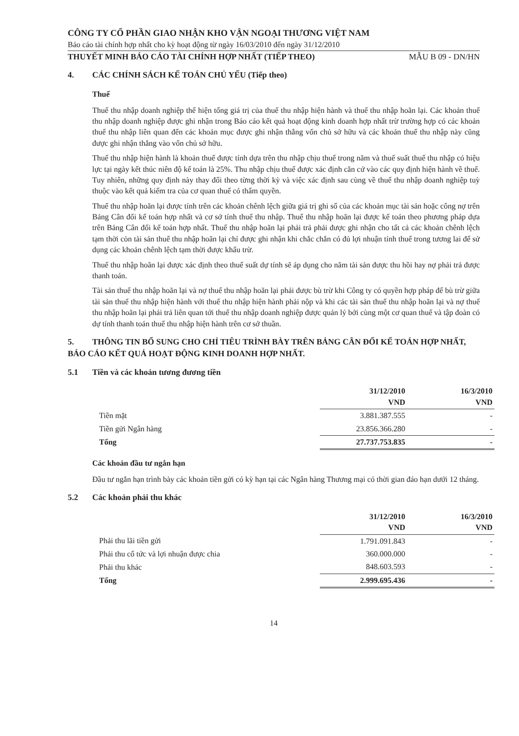CÔNG TY CỔ PHẦN GIAO NHẬN KHO VẬN NGOẠI THƯƠNG VIỆT NAM
Báo cáo tài chính hợp nhất cho kỳ hoạt động từ ngày 16/03/2010 đến ngày 31/12/2010
THUYẾT MINH BÁO CÁO TÀI CHÍNH HỢP NHẤT (TIẾP THEO) MẪU B 09 - DN/HN
4. CÁC CHÍNH SÁCH KẾ TOÁN CHỦ YẾU (Tiếp theo)
Thuế
Thuế thu nhập doanh nghiệp thể hiện tổng giá trị của thuế thu nhập hiện hành và thuế thu nhập hoãn lại. Các khoản thuế thu nhập doanh nghiệp được ghi nhận trong Báo cáo kết quả hoạt động kinh doanh hợp nhất trừ trường hợp có các khoản thuế thu nhập liên quan đến các khoản mục được ghi nhận thẳng vốn chủ sở hữu và các khoản thuế thu nhập này cũng được ghi nhận thẳng vào vốn chủ sở hữu.
Thuế thu nhập hiện hành là khoản thuế được tính dựa trên thu nhập chịu thuế trong năm và thuế suất thuế thu nhập có hiệu lực tại ngày kết thúc niên độ kế toán là 25%. Thu nhập chịu thuế được xác định căn cứ vào các quy định hiện hành về thuế. Tuy nhiên, những quy định này thay đổi theo từng thời kỳ và việc xác định sau cùng về thuế thu nhập doanh nghiệp tuỳ thuộc vào kết quả kiểm tra của cơ quan thuế có thẩm quyền.
Thuế thu nhập hoãn lại được tính trên các khoản chênh lệch giữa giá trị ghi sổ của các khoản mục tài sản hoặc công nợ trên Bảng Cân đối kế toán hợp nhất và cơ sở tính thuế thu nhập. Thuế thu nhập hoãn lại được kế toán theo phương pháp dựa trên Bảng Cân đối kế toán hợp nhất. Thuế thu nhập hoãn lại phải trả phải được ghi nhận cho tất cả các khoản chênh lệch tạm thời còn tài sản thuế thu nhập hoãn lại chỉ được ghi nhận khi chắc chắn có đủ lợi nhuận tính thuế trong tương lai để sử dụng các khoản chênh lệch tạm thời được khấu trừ.
Thuế thu nhập hoãn lại được xác định theo thuế suất dự tính sẽ áp dụng cho năm tài sản được thu hồi hay nợ phải trả được thanh toán.
Tài sản thuế thu nhập hoãn lại và nợ thuế thu nhập hoãn lại phải được bù trừ khi Công ty có quyền hợp pháp để bù trừ giữa tài sản thuế thu nhập hiện hành với thuế thu nhập hiện hành phải nộp và khi các tài sản thuế thu nhập hoãn lại và nợ thuế thu nhập hoãn lại phải trả liên quan tới thuế thu nhập doanh nghiệp được quản lý bởi cùng một cơ quan thuế và tập đoàn có dự tính thanh toán thuế thu nhập hiện hành trên cơ sở thuần.
5. THÔNG TIN BỔ SUNG CHO CHỈ TIÊU TRÌNH BÀY TRÊN BẢNG CÂN ĐỐI KẾ TOÁN HỢP NHẤT, BÁO CÁO KẾT QUẢ HOẠT ĐỘNG KINH DOANH HỢP NHẤT.
5.1 Tiền và các khoản tương đương tiền
| | 31/12/2010 VND | 16/3/2010 VND |
| --- | --- | --- |
| Tiền mặt | 3.881.387.555 | - |
| Tiền gửi Ngân hàng | 23.856.366.280 | - |
| Tổng | 27.737.753.835 | - |
Các khoản đầu tư ngắn hạn
Đầu tư ngắn hạn trình bày các khoản tiền gửi có kỳ hạn tại các Ngân hàng Thương mại có thời gian đáo hạn dưới 12 tháng.
5.2 Các khoản phải thu khác
| | 31/12/2010 VND | 16/3/2010 VND |
| --- | --- | --- |
| Phải thu lãi tiền gửi | 1.791.091.843 | - |
| Phải thu cổ tức và lợi nhuận được chia | 360.000.000 | - |
| Phải thu khác | 848.603.593 | - |
| Tổng | 2.999.695.436 | - |
14